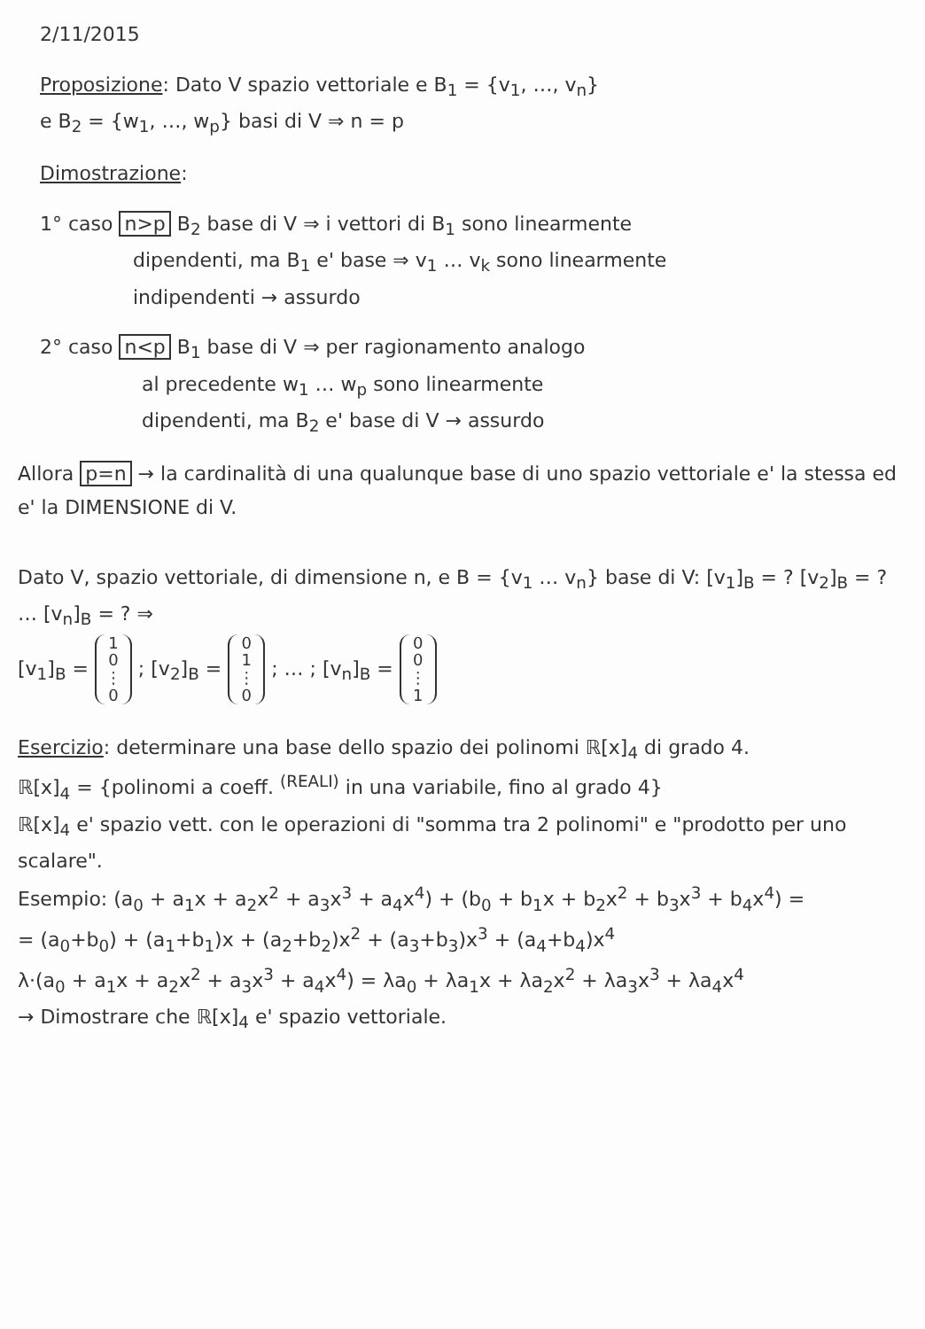2/11/2015
Proposizione: Dato V spazio vettoriale e B<sub>1</sub> = {v<sub>1</sub>, …, v<sub>n</sub>}
e B<sub>2</sub> = {w<sub>1</sub>, …, w<sub>p</sub>} basi di V ⇒ n = p
Dimostrazione:
1° caso n>p B<sub>2</sub> base di V ⇒ i vettori di B<sub>1</sub> sono linearmente
dipendenti, ma B<sub>1</sub> e' base ⇒ v<sub>1</sub> … v<sub>k</sub> sono linearmente
indipendenti → assurdo
2° caso n<p B<sub>1</sub> base di V ⇒ per ragionamento analogo
al precedente w<sub>1</sub> … w<sub>p</sub> sono linearmente
dipendenti, ma B<sub>2</sub> e' base di V → assurdo
Allora p=n → la cardinalità di una qualunque base di uno spazio vettoriale e' la stessa ed e' la DIMENSIONE di V.
Dato V, spazio vettoriale, di dimensione n, e B = {v<sub>1</sub> … v<sub>n</sub>} base di V: [v<sub>1</sub>]<sub>B</sub> = ? [v<sub>2</sub>]<sub>B</sub> = ? … [v<sub>n</sub>]<sub>B</sub> = ? ⇒
[v<sub>1</sub>]<sub>B</sub> = 1
0
⋮
0 ; [v<sub>2</sub>]<sub>B</sub> = 0
1
⋮
0 ; … ; [v<sub>n</sub>]<sub>B</sub> = 0
0
⋮
1
Esercizio: determinare una base dello spazio dei polinomi ℝ[x]<sub>4</sub> di grado 4.
ℝ[x]<sub>4</sub> = {polinomi a coeff. <sup>(REALI)</sup> in una variabile, fino al grado 4}
ℝ[x]<sub>4</sub> e' spazio vett. con le operazioni di "somma tra 2 polinomi" e "prodotto per uno scalare".
Esempio: (a<sub>0</sub> + a<sub>1</sub>x + a<sub>2</sub>x<sup>2</sup> + a<sub>3</sub>x<sup>3</sup> + a<sub>4</sub>x<sup>4</sup>) + (b<sub>0</sub> + b<sub>1</sub>x + b<sub>2</sub>x<sup>2</sup> + b<sub>3</sub>x<sup>3</sup> + b<sub>4</sub>x<sup>4</sup>) =
= (a<sub>0</sub>+b<sub>0</sub>) + (a<sub>1</sub>+b<sub>1</sub>)x + (a<sub>2</sub>+b<sub>2</sub>)x<sup>2</sup> + (a<sub>3</sub>+b<sub>3</sub>)x<sup>3</sup> + (a<sub>4</sub>+b<sub>4</sub>)x<sup>4</sup>
λ·(a<sub>0</sub> + a<sub>1</sub>x + a<sub>2</sub>x<sup>2</sup> + a<sub>3</sub>x<sup>3</sup> + a<sub>4</sub>x<sup>4</sup>) = λa<sub>0</sub> + λa<sub>1</sub>x + λa<sub>2</sub>x<sup>2</sup> + λa<sub>3</sub>x<sup>3</sup> + λa<sub>4</sub>x<sup>4</sup>
→ Dimostrare che ℝ[x]<sub>4</sub> e' spazio vettoriale.